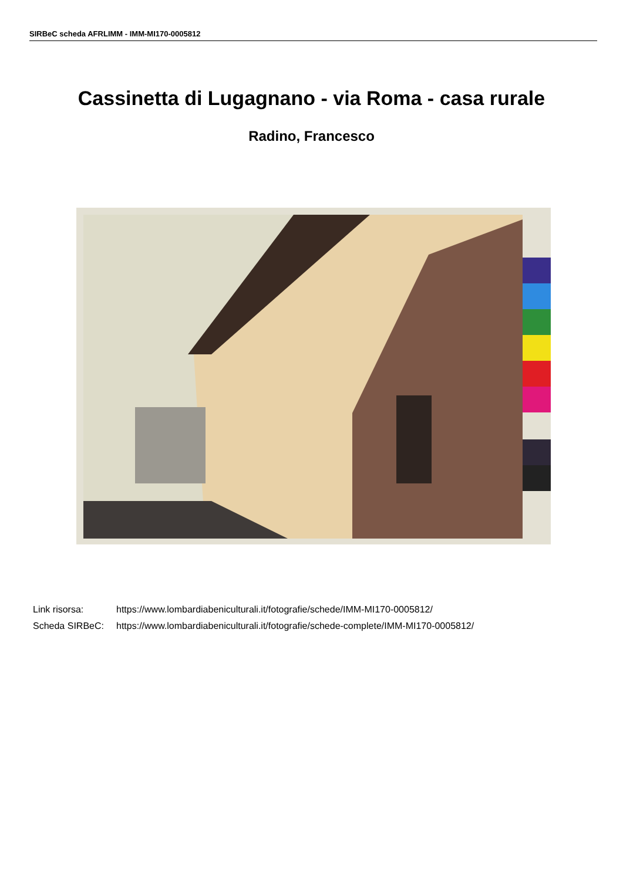SIRBeC scheda AFRLIMM - IMM-MI170-0005812
Cassinetta di Lugagnano - via Roma - casa rurale
Radino, Francesco
Link risorsa: https://www.lombardiabeniculturali.it/fotografie/schede/IMM-MI170-0005812/
Scheda SIRBeC: https://www.lombardiabeniculturali.it/fotografie/schede-complete/IMM-MI170-0005812/